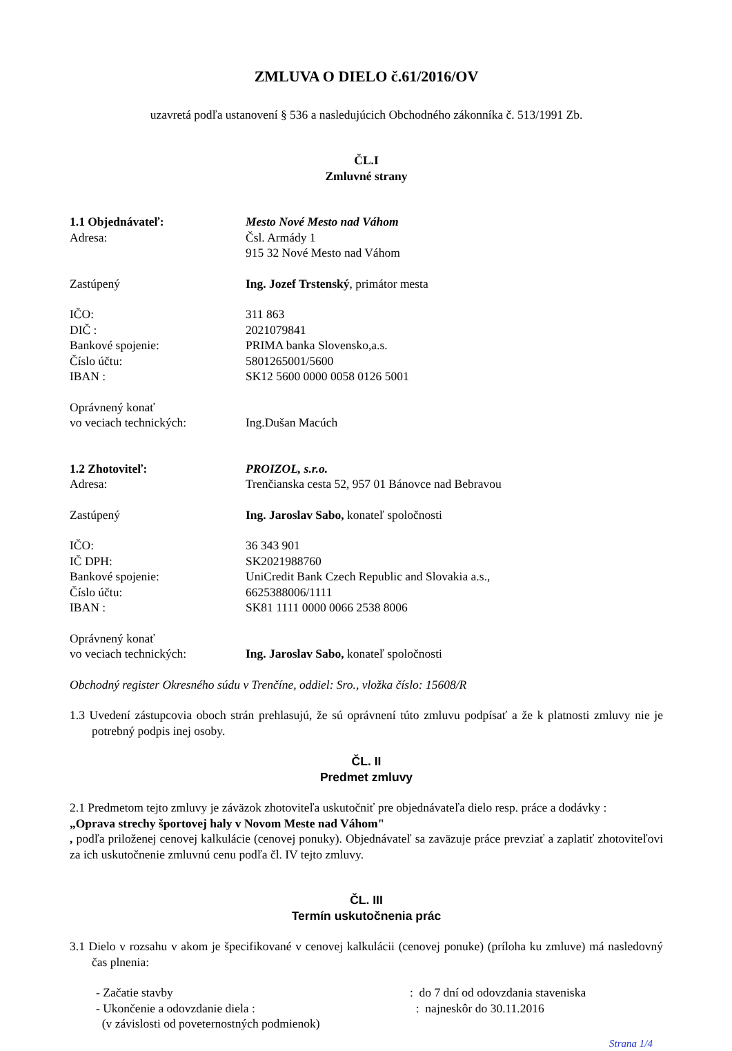ZMLUVA O DIELO č.61/2016/OV
uzavretá podľa ustanovení § 536 a nasledujúcich Obchodného zákonníka č. 513/1991 Zb.
ČL.I
Zmluvné strany
1.1 Objednávateľ: Mesto Nové Mesto nad Váhom
Adresa: Čsl. Armády 1
915 32 Nové Mesto nad Váhom
Zastúpený Ing. Jozef Trstenský, primátor mesta
IČO: 311 863
DIČ : 2021079841
Bankové spojenie: PRIMA banka Slovensko,a.s.
Číslo účtu: 5801265001/5600
IBAN : SK12 5600 0000 0058 0126 5001
Oprávnený konať
vo veciach technických: Ing.Dušan Macúch
1.2 Zhotoviteľ: PROIZOL, s.r.o.
Adresa: Trenčianska cesta 52, 957 01 Bánovce nad Bebravou
Zastúpený Ing. Jaroslav Sabo, konateľ spoločnosti
IČO: 36 343 901
IČ DPH: SK2021988760
Bankové spojenie: UniCredit Bank Czech Republic and Slovakia a.s.,
Číslo účtu: 6625388006/1111
IBAN : SK81 1111 0000 0066 2538 8006
Oprávnený konať
vo veciach technických: Ing. Jaroslav Sabo, konateľ spoločnosti
Obchodný register Okresného súdu v Trenčíne, oddiel: Sro., vložka číslo: 15608/R
1.3 Uvedení zástupcovia oboch strán prehlasujú, že sú oprávnení túto zmluvu podpísať a že k platnosti zmluvy nie je potrebný podpis inej osoby.
ČL. II
Predmet zmluvy
2.1 Predmetom tejto zmluvy je záväzok zhotoviteľa uskutočniť pre objednávateľa dielo resp. práce a dodávky :
„Oprava strechy športovej haly v Novom Meste nad Váhom"
, podľa priloženej cenovej kalkulácie (cenovej ponuky). Objednávateľ sa zaväzuje práce prevziať a zaplatiť zhotoviteľovi za ich uskutočnenie zmluvnú cenu podľa čl. IV tejto zmluvy.
ČL. III
Termín uskutočnenia prác
3.1 Dielo v rozsahu v akom je špecifikované v cenovej kalkulácii (cenovej ponuke) (príloha ku zmluve) má nasledovný čas plnenia:
- Začatie stavby: do 7 dní od odovzdania staveniska
- Ukončenie a odovzdanie diela : : najneskôr do 30.11.2016
(v závislosti od poveternostných podmienok)
Strana 1/4